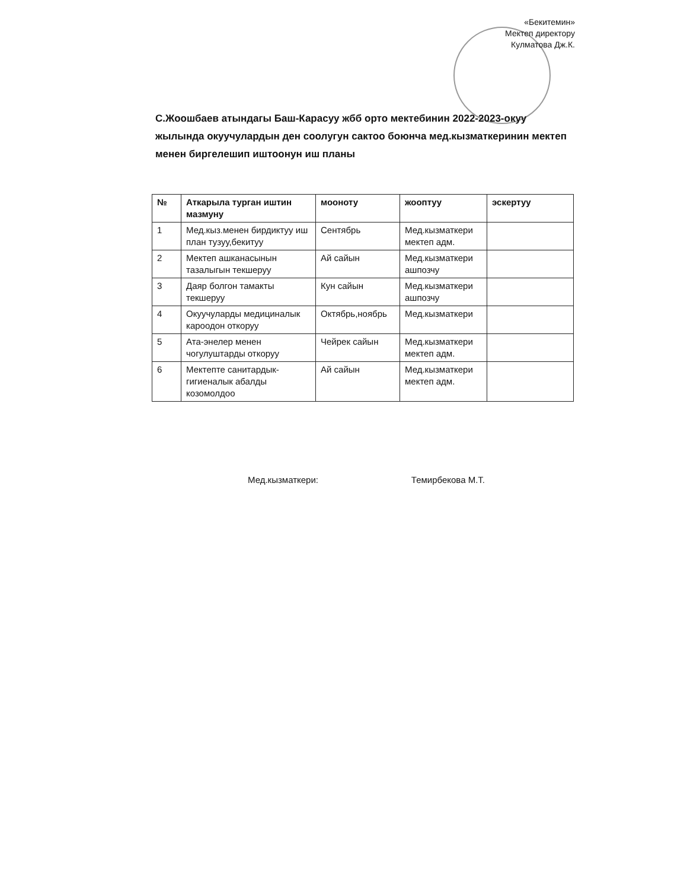«Бекитемин»
Мектеп директору
Кулматова Дж.К.
С.Жоошбаев атындагы Баш-Карасуу жбб орто мектебинин 2022-2023-окуу жылында окуучулардын ден соолугун сактоо боюнча мед.кызматкеринин мектеп менен биргелешип иштоонун иш планы
| № | Аткарыла турган иштин мазмуну | мооноту | жооптуу | эскертуу |
| --- | --- | --- | --- | --- |
| 1 | Мед.кыз.менен бирдиктуу иш план тузуу,бекитуу | Сентябрь | Мед.кызматкери мектеп адм. | |
| 2 | Мектеп ашканасынын тазалыгын текшеруу | Ай сайын | Мед.кызматкери ашпозчу | |
| 3 | Даяр болгон тамакты текшеруу | Кун сайын | Мед.кызматкери ашпозчу | |
| 4 | Окуучуларды медициналык кароодон откоруу | Октябрь,ноябрь | Мед.кызматкери | |
| 5 | Ата-энелер менен чогулуштарды откоруу | Чейрек сайын | Мед.кызматкери мектеп адм. | |
| 6 | Мектепте санитардык-гигиеналык абалды козомолдоо | Ай сайын | Мед.кызматкери мектеп адм. | |
Мед.кызматкери: Темирбекова М.Т.